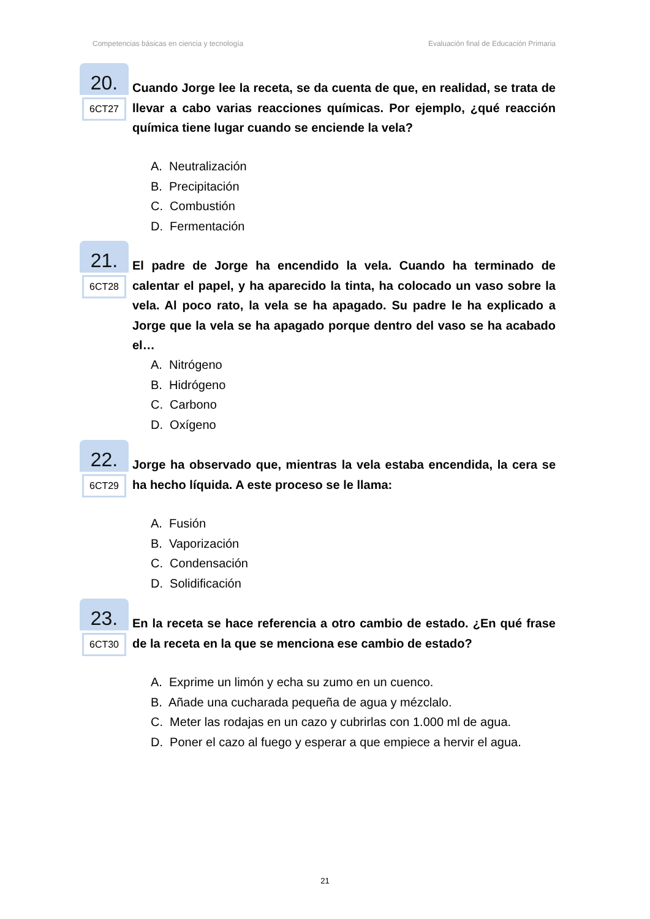Competencias básicas en ciencia y tecnología Evaluación final de Educación Primaria
20.
6CT27
Cuando Jorge lee la receta, se da cuenta de que, en realidad, se trata de llevar a cabo varias reacciones químicas. Por ejemplo, ¿qué reacción química tiene lugar cuando se enciende la vela?
A. Neutralización
B. Precipitación
C. Combustión
D. Fermentación
21.
6CT28
El padre de Jorge ha encendido la vela. Cuando ha terminado de calentar el papel, y ha aparecido la tinta, ha colocado un vaso sobre la vela. Al poco rato, la vela se ha apagado. Su padre le ha explicado a Jorge que la vela se ha apagado porque dentro del vaso se ha acabado el…
A. Nitrógeno
B. Hidrógeno
C. Carbono
D. Oxígeno
22.
6CT29
Jorge ha observado que, mientras la vela estaba encendida, la cera se ha hecho líquida. A este proceso se le llama:
A. Fusión
B. Vaporización
C. Condensación
D. Solidificación
23.
6CT30
En la receta se hace referencia a otro cambio de estado. ¿En qué frase de la receta en la que se menciona ese cambio de estado?
A. Exprime un limón y echa su zumo en un cuenco.
B. Añade una cucharada pequeña de agua y mézclalo.
C. Meter las rodajas en un cazo y cubrirlas con 1.000 ml de agua.
D. Poner el cazo al fuego y esperar a que empiece a hervir el agua.
21